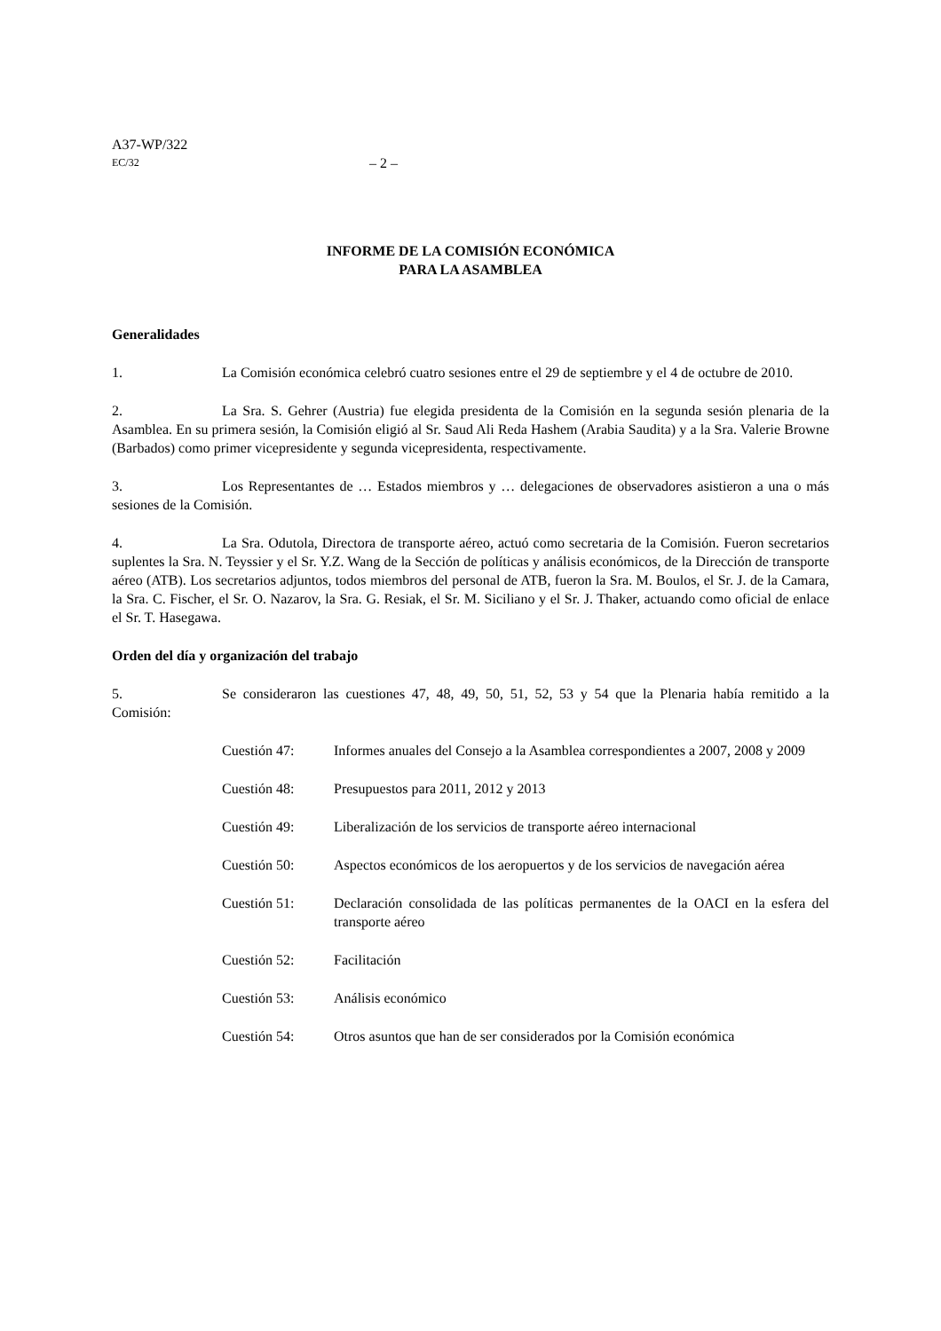A37-WP/322
EC/32
– 2 –
INFORME DE LA COMISIÓN ECONÓMICA
PARA LA ASAMBLEA
Generalidades
1. La Comisión económica celebró cuatro sesiones entre el 29 de septiembre y el 4 de octubre de 2010.
2. La Sra. S. Gehrer (Austria) fue elegida presidenta de la Comisión en la segunda sesión plenaria de la Asamblea. En su primera sesión, la Comisión eligió al Sr. Saud Ali Reda Hashem (Arabia Saudita) y a la Sra. Valerie Browne (Barbados) como primer vicepresidente y segunda vicepresidenta, respectivamente.
3. Los Representantes de … Estados miembros y … delegaciones de observadores asistieron a una o más sesiones de la Comisión.
4. La Sra. Odutola, Directora de transporte aéreo, actuó como secretaria de la Comisión. Fueron secretarios suplentes la Sra. N. Teyssier y el Sr. Y.Z. Wang de la Sección de políticas y análisis económicos, de la Dirección de transporte aéreo (ATB). Los secretarios adjuntos, todos miembros del personal de ATB, fueron la Sra. M. Boulos, el Sr. J. de la Camara, la Sra. C. Fischer, el Sr. O. Nazarov, la Sra. G. Resiak, el Sr. M. Siciliano y el Sr. J. Thaker, actuando como oficial de enlace el Sr. T. Hasegawa.
Orden del día y organización del trabajo
5. Se consideraron las cuestiones 47, 48, 49, 50, 51, 52, 53 y 54 que la Plenaria había remitido a la Comisión:
Cuestión 47: Informes anuales del Consejo a la Asamblea correspondientes a 2007, 2008 y 2009
Cuestión 48: Presupuestos para 2011, 2012 y 2013
Cuestión 49: Liberalización de los servicios de transporte aéreo internacional
Cuestión 50: Aspectos económicos de los aeropuertos y de los servicios de navegación aérea
Cuestión 51: Declaración consolidada de las políticas permanentes de la OACI en la esfera del transporte aéreo
Cuestión 52: Facilitación
Cuestión 53: Análisis económico
Cuestión 54: Otros asuntos que han de ser considerados por la Comisión económica